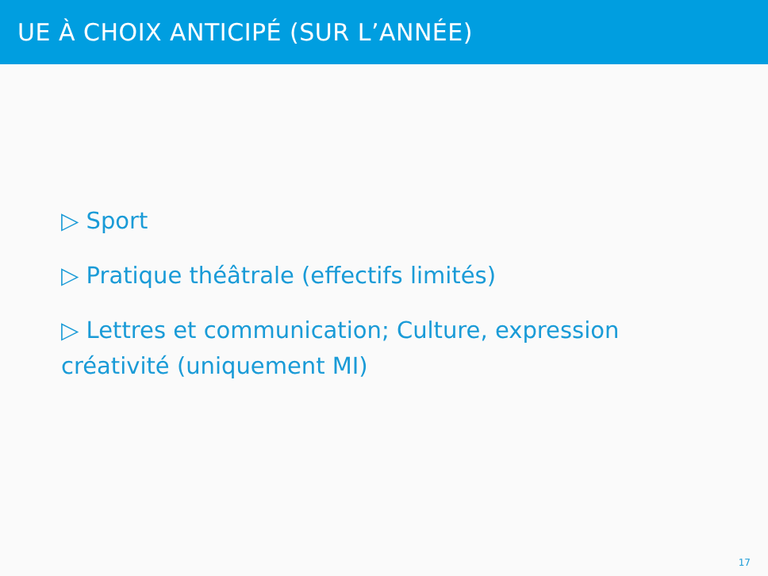UE À CHOIX ANTICIPÉ (SUR L’ANNÉE)
▷ Sport
▷ Pratique théâtrale (effectifs limités)
▷ Lettres et communication; Culture, expression créativité (uniquement MI)
17